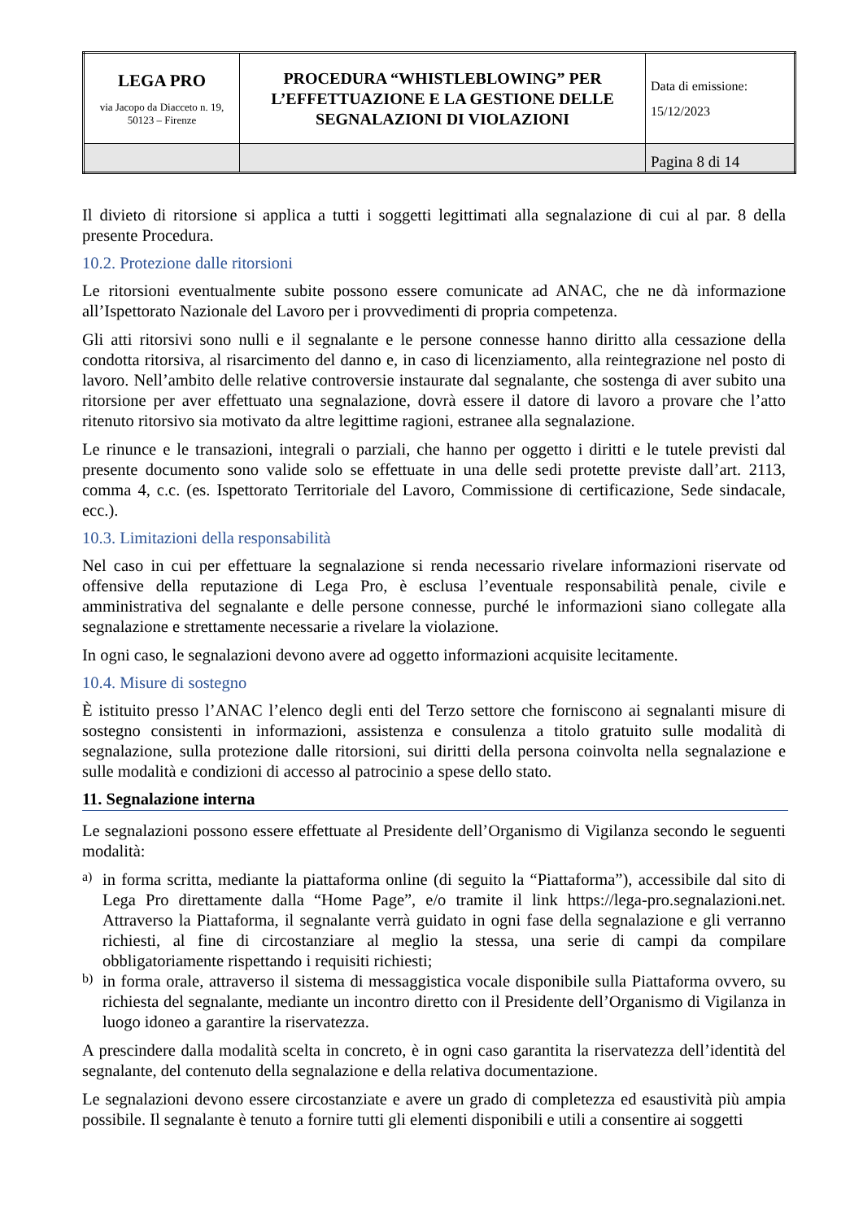| LEGA PRO via Jacopo da Diacceto n. 19, 50123 – Firenze | PROCEDURA “WHISTLEBLOWING” PER L’EFFETTUAZIONE E LA GESTIONE DELLE SEGNALAZIONI DI VIOLAZIONI | Data di emissione: 15/12/2023 |
| | | Pagina 8 di 14 |
Il divieto di ritorsione si applica a tutti i soggetti legittimati alla segnalazione di cui al par. 8 della presente Procedura.
10.2. Protezione dalle ritorsioni
Le ritorsioni eventualmente subite possono essere comunicate ad ANAC, che ne dà informazione all’Ispettorato Nazionale del Lavoro per i provvedimenti di propria competenza.
Gli atti ritorsivi sono nulli e il segnalante e le persone connesse hanno diritto alla cessazione della condotta ritorsiva, al risarcimento del danno e, in caso di licenziamento, alla reintegrazione nel posto di lavoro. Nell’ambito delle relative controversie instaurate dal segnalante, che sostenga di aver subito una ritorsione per aver effettuato una segnalazione, dovrà essere il datore di lavoro a provare che l’atto ritenuto ritorsivo sia motivato da altre legittime ragioni, estranee alla segnalazione.
Le rinunce e le transazioni, integrali o parziali, che hanno per oggetto i diritti e le tutele previsti dal presente documento sono valide solo se effettuate in una delle sedi protette previste dall’art. 2113, comma 4, c.c. (es. Ispettorato Territoriale del Lavoro, Commissione di certificazione, Sede sindacale, ecc.).
10.3. Limitazioni della responsabilità
Nel caso in cui per effettuare la segnalazione si renda necessario rivelare informazioni riservate od offensive della reputazione di Lega Pro, è esclusa l’eventuale responsabilità penale, civile e amministrativa del segnalante e delle persone connesse, purché le informazioni siano collegate alla segnalazione e strettamente necessarie a rivelare la violazione.
In ogni caso, le segnalazioni devono avere ad oggetto informazioni acquisite lecitamente.
10.4. Misure di sostegno
È istituito presso l’ANAC l’elenco degli enti del Terzo settore che forniscono ai segnalanti misure di sostegno consistenti in informazioni, assistenza e consulenza a titolo gratuito sulle modalità di segnalazione, sulla protezione dalle ritorsioni, sui diritti della persona coinvolta nella segnalazione e sulle modalità e condizioni di accesso al patrocinio a spese dello stato.
11. Segnalazione interna
Le segnalazioni possono essere effettuate al Presidente dell’Organismo di Vigilanza secondo le seguenti modalità:
a)
in forma scritta, mediante la piattaforma online (di seguito la “Piattaforma”), accessibile dal sito di Lega Pro direttamente dalla “Home Page”, e/o tramite il link https://lega-pro.segnalazioni.net. Attraverso la Piattaforma, il segnalante verrà guidato in ogni fase della segnalazione e gli verranno richiesti, al fine di circostanziare al meglio la stessa, una serie di campi da compilare obbligatoriamente rispettando i requisiti richiesti;
b)
in forma orale, attraverso il sistema di messaggistica vocale disponibile sulla Piattaforma ovvero, su richiesta del segnalante, mediante un incontro diretto con il Presidente dell’Organismo di Vigilanza in luogo idoneo a garantire la riservatezza.
A prescindere dalla modalità scelta in concreto, è in ogni caso garantita la riservatezza dell’identità del segnalante, del contenuto della segnalazione e della relativa documentazione.
Le segnalazioni devono essere circostanziate e avere un grado di completezza ed esaustività più ampia possibile. Il segnalante è tenuto a fornire tutti gli elementi disponibili e utili a consentire ai soggetti